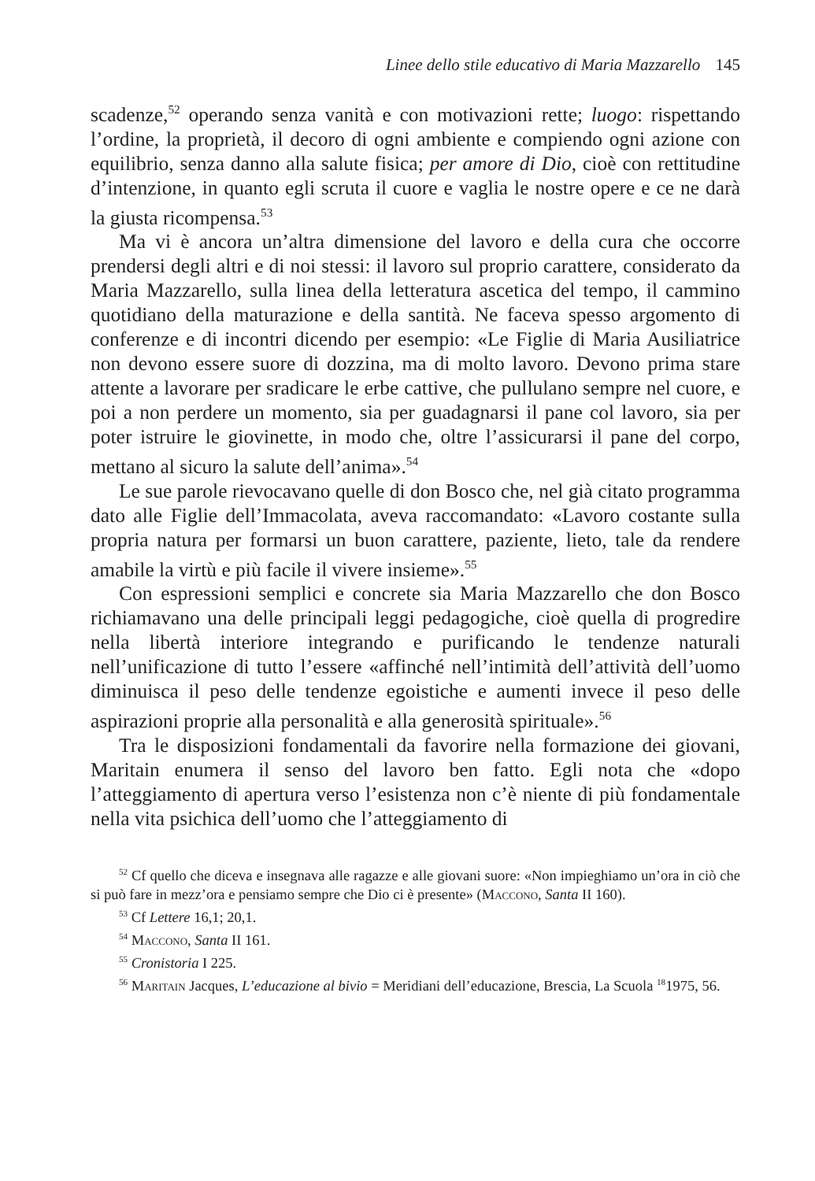Linee dello stile educativo di Maria Mazzarello 145
scadenze,<sup>52</sup> operando senza vanità e con motivazioni rette; luogo: rispettando l’ordine, la proprietà, il decoro di ogni ambiente e compiendo ogni azione con equilibrio, senza danno alla salute fisica; per amore di Dio, cioè con rettitudine d’intenzione, in quanto egli scruta il cuore e vaglia le nostre opere e ce ne darà la giusta ricompensa.<sup>53</sup>
Ma vi è ancora un’altra dimensione del lavoro e della cura che occorre prendersi degli altri e di noi stessi: il lavoro sul proprio carattere, considerato da Maria Mazzarello, sulla linea della letteratura ascetica del tempo, il cammino quotidiano della maturazione e della santità. Ne faceva spesso argomento di conferenze e di incontri dicendo per esempio: «Le Figlie di Maria Ausiliatrice non devono essere suore di dozzina, ma di molto lavoro. Devono prima stare attente a lavorare per sradicare le erbe cattive, che pullulano sempre nel cuore, e poi a non perdere un momento, sia per guadagnarsi il pane col lavoro, sia per poter istruire le giovinette, in modo che, oltre l’assicurarsi il pane del corpo, mettano al sicuro la salute dell’anima».<sup>54</sup>
Le sue parole rievocavano quelle di don Bosco che, nel già citato programma dato alle Figlie dell’Immacolata, aveva raccomandato: «Lavoro costante sulla propria natura per formarsi un buon carattere, paziente, lieto, tale da rendere amabile la virtù e più facile il vivere insieme».<sup>55</sup>
Con espressioni semplici e concrete sia Maria Mazzarello che don Bosco richiamavano una delle principali leggi pedagogiche, cioè quella di progredire nella libertà interiore integrando e purificando le tendenze naturali nell’unificazione di tutto l’essere «affinché nell’intimità dell’attività dell’uomo diminuisca il peso delle tendenze egoistiche e aumenti invece il peso delle aspirazioni proprie alla personalità e alla generosità spirituale».<sup>56</sup>
Tra le disposizioni fondamentali da favorire nella formazione dei giovani, Maritain enumera il senso del lavoro ben fatto. Egli nota che «dopo l’atteggiamento di apertura verso l’esistenza non c’è niente di più fondamentale nella vita psichica dell’uomo che l’atteggiamento di
<sup>52</sup> Cf quello che diceva e insegnava alle ragazze e alle giovani suore: «Non impieghiamo un’ora in ciò che si può fare in mezz’ora e pensiamo sempre che Dio ci è presente» (Maccono, Santa II 160).
<sup>53</sup> Cf Lettere 16,1; 20,1.
<sup>54</sup> Maccono, Santa II 161.
<sup>55</sup> Cronistoria I 225.
<sup>56</sup> Maritain Jacques, L’educazione al bivio = Meridiani dell’educazione, Brescia, La Scuola <sup>18</sup>1975, 56.